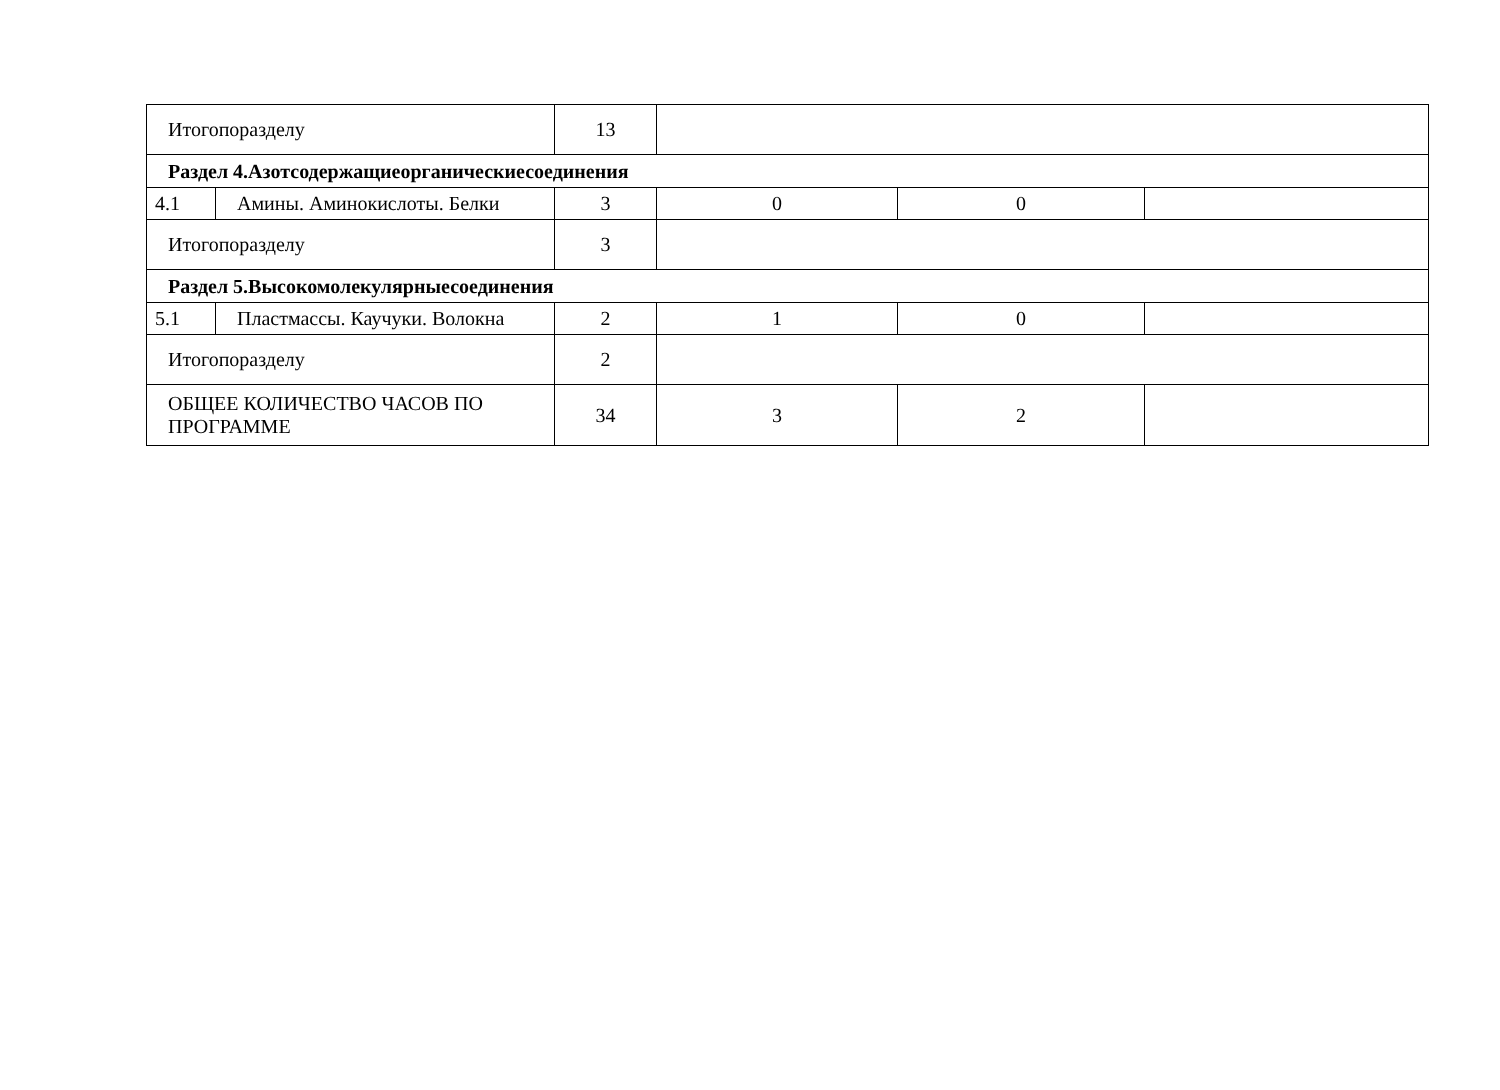| Итогопоразделу | | 13 | | | |
| Раздел 4.Азотсодержащиеорганическиесоединения | | | | | |
| 4.1 | Амины. Аминокислоты. Белки | 3 | 0 | 0 | |
| Итогопоразделу | | 3 | | | |
| Раздел 5.Высокомолекулярныесоединения | | | | | |
| 5.1 | Пластмассы. Каучуки. Волокна | 2 | 1 | 0 | |
| Итогопоразделу | | 2 | | | |
| ОБЩЕЕ КОЛИЧЕСТВО ЧАСОВ ПО ПРОГРАММЕ | | 34 | 3 | 2 | |